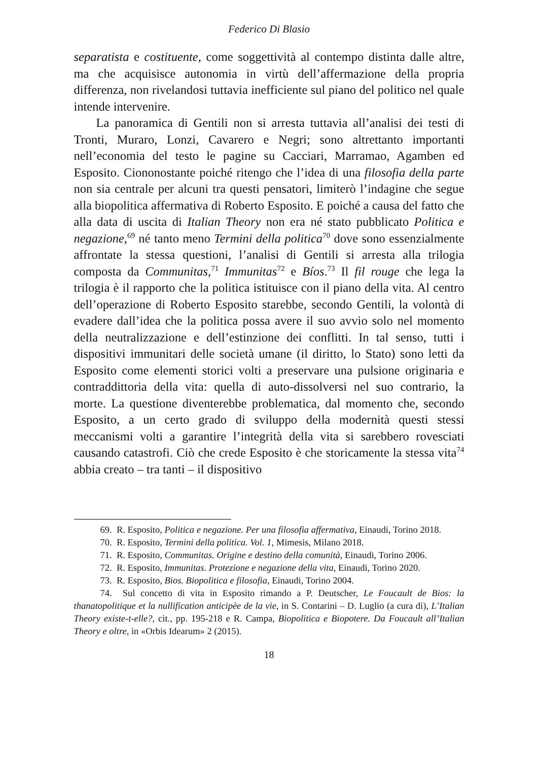Federico Di Blasio
separatista e costituente, come soggettività al contempo distinta dalle altre, ma che acquisisce autonomia in virtù dell’affermazione della propria differenza, non rivelandosi tuttavia inefficiente sul piano del politico nel quale intende intervenire.
La panoramica di Gentili non si arresta tuttavia all’analisi dei testi di Tronti, Muraro, Lonzi, Cavarero e Negri; sono altrettanto importanti nell’economia del testo le pagine su Cacciari, Marramao, Agamben ed Esposito. Ciononostante poiché ritengo che l’idea di una filosofia della parte non sia centrale per alcuni tra questi pensatori, limiterò l’indagine che segue alla biopolitica affermativa di Roberto Esposito. E poiché a causa del fatto che alla data di uscita di Italian Theory non era né stato pubblicato Politica e negazione,<sup>69</sup> né tanto meno Termini della politica<sup>70</sup> dove sono essenzialmente affrontate la stessa questioni, l’analisi di Gentili si arresta alla trilogia composta da Communitas,<sup>71</sup> Immunitas<sup>72</sup> e Bíos.<sup>73</sup> Il fil rouge che lega la trilogia è il rapporto che la politica istituisce con il piano della vita. Al centro dell’operazione di Roberto Esposito starebbe, secondo Gentili, la volontà di evadere dall’idea che la politica possa avere il suo avvio solo nel momento della neutralizzazione e dell’estinzione dei conflitti. In tal senso, tutti i dispositivi immunitari delle società umane (il diritto, lo Stato) sono letti da Esposito come elementi storici volti a preservare una pulsione originaria e contraddittoria della vita: quella di auto-dissolversi nel suo contrario, la morte. La questione diventerebbe problematica, dal momento che, secondo Esposito, a un certo grado di sviluppo della modernità questi stessi meccanismi volti a garantire l’integrità della vita si sarebbero rovesciati causando catastrofi. Ciò che crede Esposito è che storicamente la stessa vita<sup>74</sup> abbia creato – tra tanti – il dispositivo
69. R. Esposito, Politica e negazione. Per una filosofia affermativa, Einaudi, Torino 2018.
70. R. Esposito, Termini della politica. Vol. 1, Mimesis, Milano 2018.
71. R. Esposito, Communitas. Origine e destino della comunità, Einaudi, Torino 2006.
72. R. Esposito, Immunitas. Protezione e negazione della vita, Einaudi, Torino 2020.
73. R. Esposito, Bios. Biopolitica e filosofia, Einaudi, Torino 2004.
74. Sul concetto di vita in Esposito rimando a P. Deutscher, Le Foucault de Bios: la thanatopolitique et la nullification anticipèe de la vie, in S. Contarini – D. Luglio (a cura di), L’Italian Theory existe-t-elle?, cit., pp. 195-218 e R. Campa, Biopolitica e Biopotere. Da Foucault all’Italian Theory e oltre, in «Orbis Idearum» 2 (2015).
18